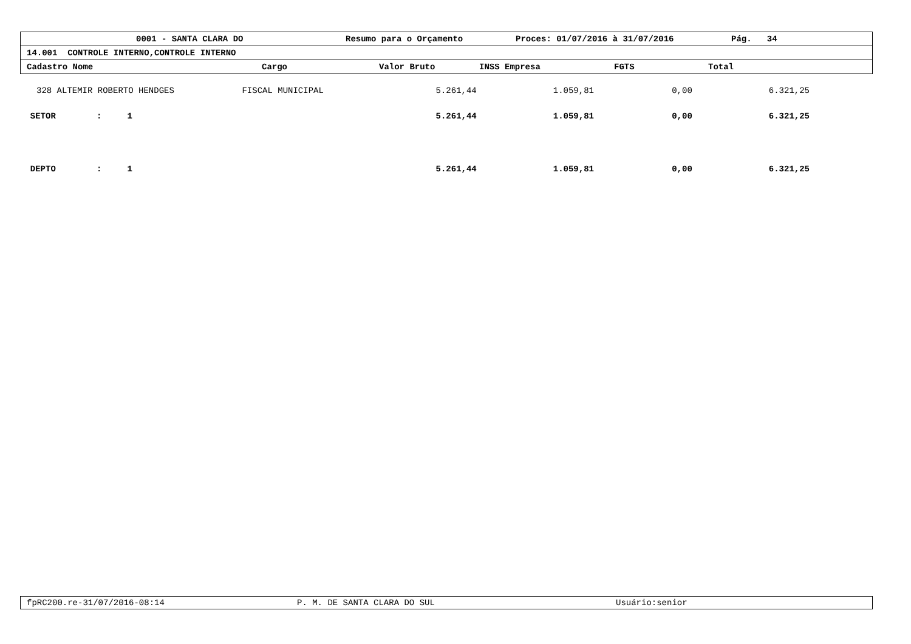0001 - SANTA CLARA DO Resumo para o Orçamento Proces: 01/07/2016 à 31/07/2016 Pág. 34
14.001 CONTROLE INTERNO,CONTROLE INTERNO
Cadastro Nome Cargo Valor Bruto INSS Empresa FGTS Total
| 328 | ALTEMIR ROBERTO HENDGES | FISCAL MUNICIPAL | 5.261,44 | 1.059,81 | 0,00 | 6.321,25 |
| SETOR : 1 | | | 5.261,44 | 1.059,81 | 0,00 | 6.321,25 |
| DEPTO : 1 | | | 5.261,44 | 1.059,81 | 0,00 | 6.321,25 |
fpRC200.re-31/07/2016-08:14 P. M. DE SANTA CLARA DO SUL Usuário:senior